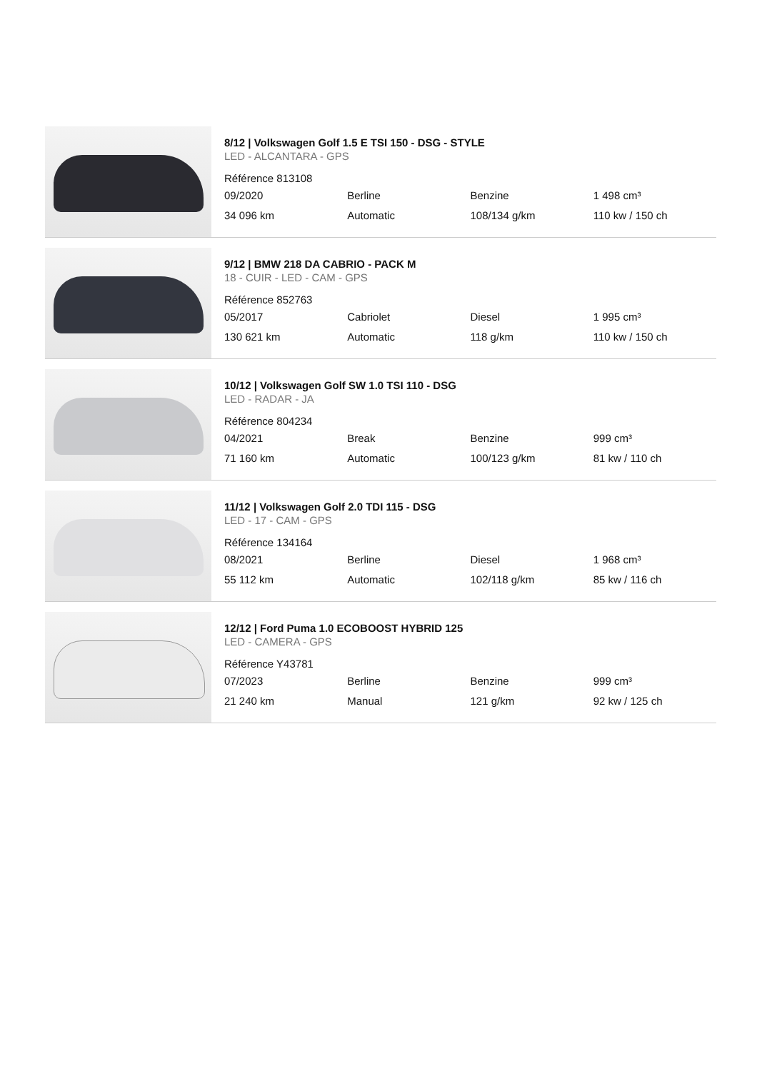8/12 | Volkswagen Golf 1.5 E TSI 150 - DSG - STYLE
LED - ALCANTARA - GPS
Référence 813108
| 09/2020 | Berline | Benzine | 1 498 cm³ |
| 34 096 km | Automatic | 108/134 g/km | 110 kw / 150 ch |
9/12 | BMW 218 DA CABRIO - PACK M
18 - CUIR - LED - CAM - GPS
Référence 852763
| 05/2017 | Cabriolet | Diesel | 1 995 cm³ |
| 130 621 km | Automatic | 118 g/km | 110 kw / 150 ch |
10/12 | Volkswagen Golf SW 1.0 TSI 110 - DSG
LED - RADAR - JA
Référence 804234
| 04/2021 | Break | Benzine | 999 cm³ |
| 71 160 km | Automatic | 100/123 g/km | 81 kw / 110 ch |
11/12 | Volkswagen Golf 2.0 TDI 115 - DSG
LED - 17 - CAM - GPS
Référence 134164
| 08/2021 | Berline | Diesel | 1 968 cm³ |
| 55 112 km | Automatic | 102/118 g/km | 85 kw / 116 ch |
12/12 | Ford Puma 1.0 ECOBOOST HYBRID 125
LED - CAMERA - GPS
Référence Y43781
| 07/2023 | Berline | Benzine | 999 cm³ |
| 21 240 km | Manual | 121 g/km | 92 kw / 125 ch |